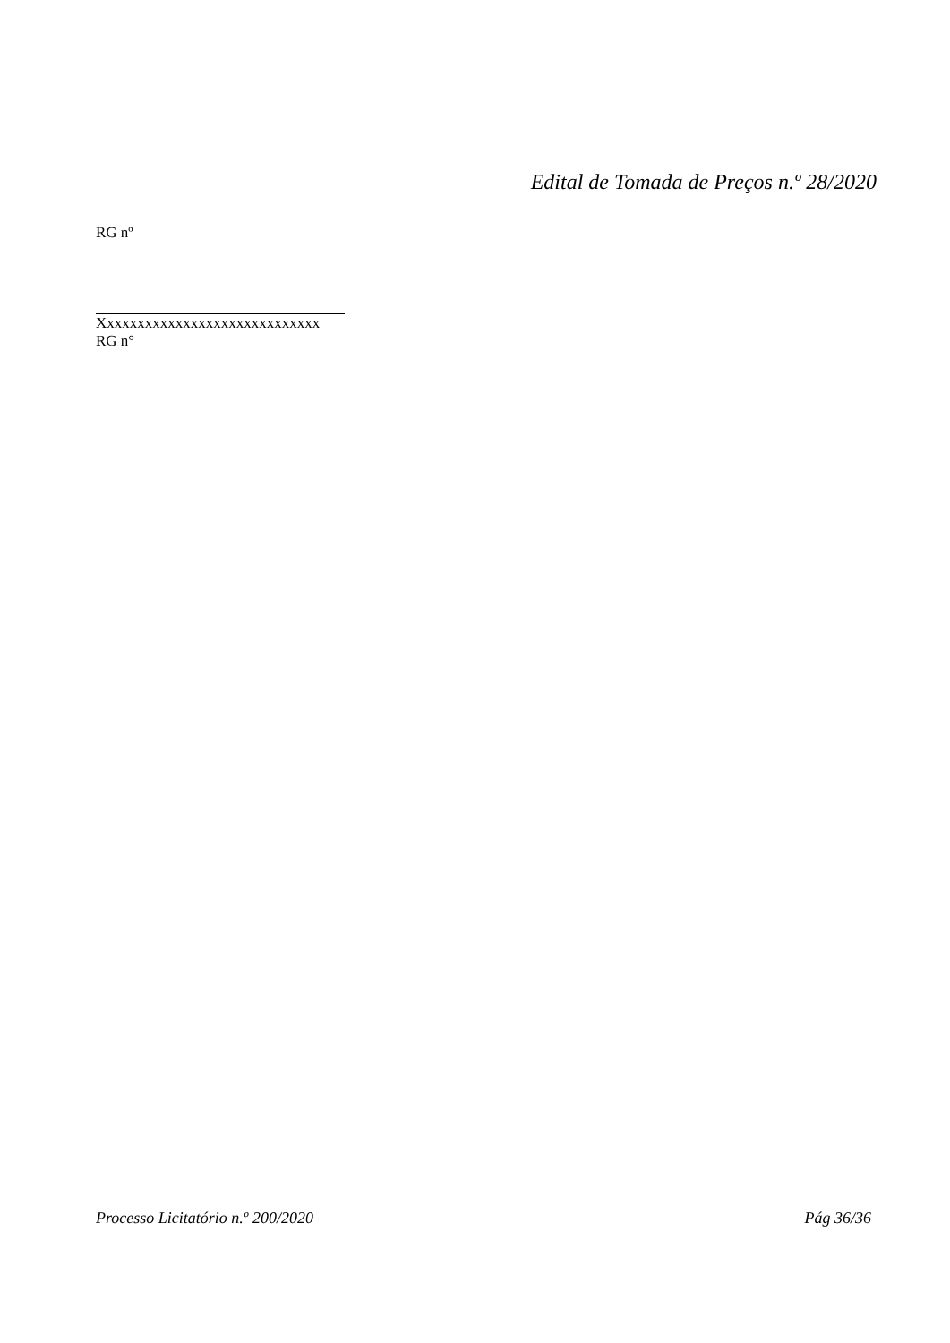Edital de Tomada de Preços n.º 28/2020
RG nº
Xxxxxxxxxxxxxxxxxxxxxxxxxxxxx
RG n°
Processo Licitatório n.º 200/2020 Pág 36/36